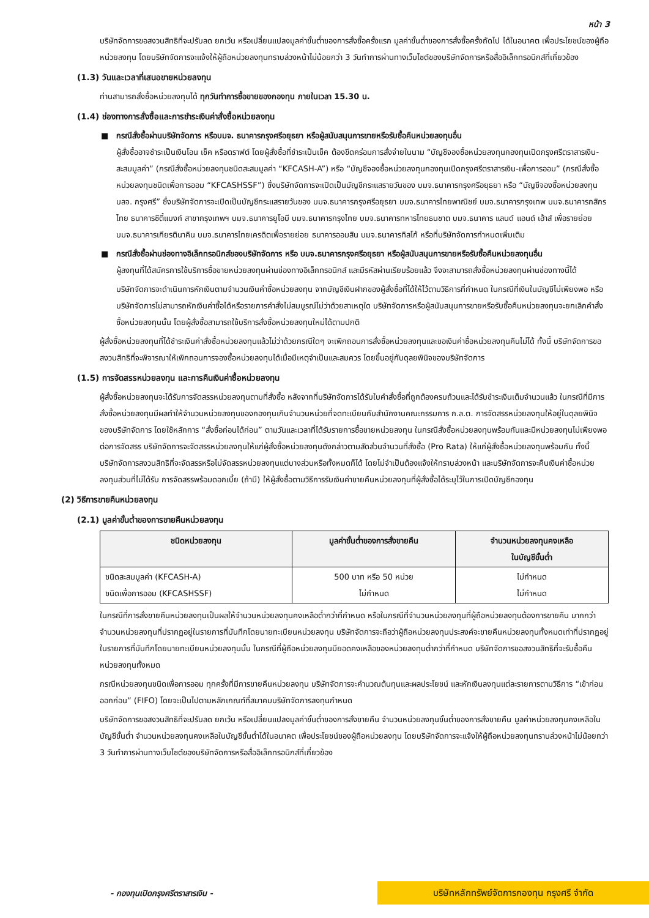หน้า 3
บริษัทจัดการขอสงวนสิทธิที่จะปรับลด ยกเว้น หรือเปลี่ยนแปลงมูลค่าขั้นต่ำของการสั่งซื้อครั้งแรก มูลค่าขั้นต่ำของการสั่งซื้อครั้งถัดไป ได้ในอนาคต เพื่อประโยชน์ของผู้ถือหน่วยลงทุน โดยบริษัทจัดการจะแจ้งให้ผู้ถือหน่วยลงทุนทราบล่วงหน้าไม่น้อยกว่า 3 วันทำการผ่านทางเว็บไซต์ของบริษัทจัดการหรือสื่ออิเล็กทรอนิกส์ที่เกี่ยวข้อง
(1.3) วันและเวลาที่เสนอขายหน่วยลงทุน
ท่านสามารถสั่งซื้อหน่วยลงทุนได้ ทุกวันทำการซื้อขายของกองทุน ภายในเวลา 15.30 น.
(1.4) ช่องทางการสั่งซื้อและการชำระเงินค่าสั่งซื้อหน่วยลงทุน
■ กรณีสั่งซื้อผ่านบริษัทจัดการ หรือบมจ. ธนาคารกรุงศรีอยุธยา หรือผู้สนับสนุนการขายหรือรับซื้อคืนหน่วยลงทุนอื่น
ผู้สั่งซื้ออาจชำระเป็นเงินโอน เช็ค หรือดราฟต์ โดยผู้สั่งซื้อที่ชำระเป็นเช็ค ต้องขีดคร่อมการสั่งจ่ายในนาม “บัญชีจองซื้อหน่วยลงทุนกองทุนเปิดกรุงศรีตราสารเงิน-สะสมมูลค่า” (กรณีสั่งซื้อหน่วยลงทุนชนิดสะสมมูลค่า “KFCASH-A”) หรือ “บัญชีจองซื้อหน่วยลงทุนกองทุนเปิดกรุงศรีตราสารเงิน-เพื่อการออม” (กรณีสั่งซื้อหน่วยลงทุนชนิดเพื่อการออม “KFCASHSSF”) ซึ่งบริษัทจัดการจะเปิดเป็นบัญชีกระแสรายวันของ บมจ.ธนาคารกรุงศรีอยุธยา หรือ “บัญชีจองซื้อหน่วยลงทุน บลจ. กรุงศรี” ซึ่งบริษัทจัดการจะเปิดเป็นบัญชีกระแสรายวันของ บมจ.ธนาคารกรุงศรีอยุธยา บมจ.ธนาคารไทยพาณิชย์ บมจ.ธนาคารกรุงเทพ บมจ.ธนาคารกสิกรไทย ธนาคารซิตี้แบงก์ สาขากรุงเทพฯ บมจ.ธนาคารยูโอบี บมจ.ธนาคารกรุงไทย บมจ.ธนาคารทหารไทยธนชาต บมจ.ธนาคาร แลนด์ แอนด์ เฮ้าส์ เพื่อรายย่อย บมจ.ธนาคารเกียรตินาคิน บมจ.ธนาคารไทยเครดิตเพื่อรายย่อย ธนาคารออมสิน บมจ.ธนาคารทิสโก้ หรือที่บริษัทจัดการกำหนดเพิ่มเติม
■ กรณีสั่งซื้อผ่านช่องทางอิเล็กทรอนิกส์ของบริษัทจัดการ หรือ บมจ.ธนาคารกรุงศรีอยุธยา หรือผู้สนับสนุนการขายหรือรับซื้อคืนหน่วยลงทุนอื่น
ผู้ลงทุนที่ได้สมัครการใช้บริการซื้อขายหน่วยลงทุนผ่านช่องทางอิเล็กทรอนิกส์ และมีรหัสผ่านเรียบร้อยแล้ว จึงจะสามารถสั่งซื้อหน่วยลงทุนผ่านช่องทางนี้ได้
บริษัทจัดการจะดำเนินการหักเงินตามจำนวนเงินค่าซื้อหน่วยลงทุน จากบัญชีเงินฝากของผู้สั่งซื้อที่ได้ให้ไว้ตามวิธีการที่กำหนด ในกรณีที่เงินในบัญชีไม่เพียงพอ หรือบริษัทจัดการไม่สามารถหักเงินค่าซื้อได้หรือรายการคำสั่งไม่สมบูรณ์ไม่ว่าด้วยสาเหตุใด บริษัทจัดการหรือผู้สนับสนุนการขายหรือรับซื้อคืนหน่วยลงทุนจะยกเลิกคำสั่งซื้อหน่วยลงทุนนั้น โดยผู้สั่งซื้อสามารถใช้บริการสั่งซื้อหน่วยลงทุนใหม่ได้ตามปกติ
ผู้สั่งซื้อหน่วยลงทุนที่ได้ชำระเงินค่าสั่งซื้อหน่วยลงทุนแล้วไม่ว่าด้วยกรณีใดๆ จะเพิกถอนการสั่งซื้อหน่วยลงทุนและขอเงินค่าซื้อหน่วยลงทุนคืนไม่ได้ ทั้งนี้ บริษัทจัดการขอสงวนสิทธิที่จะพิจารณาให้เพิกถอนการจองซื้อหน่วยลงทุนได้เมื่อมีเหตุจำเป็นและสมควร โดยขึ้นอยู่กับดุลยพินิจของบริษัทจัดการ
(1.5) การจัดสรรหน่วยลงทุน และการคืนเงินค่าซื้อหน่วยลงทุน
ผู้สั่งซื้อหน่วยลงทุนจะได้รับการจัดสรรหน่วยลงทุนตามที่สั่งซื้อ หลังจากที่บริษัทจัดการได้รับใบคำสั่งซื้อที่ถูกต้องครบถ้วนและได้รับชำระเงินเต็มจำนวนแล้ว ในกรณีที่มีการสั่งซื้อหน่วยลงทุนมีผลทำให้จำนวนหน่วยลงทุนของกองทุนเกินจำนวนหน่วยที่จดทะเบียนกับสำนักงานคณะกรรมการ ก.ล.ต. การจัดสรรหน่วยลงทุนให้อยู่ในดุลยพินิจของบริษัทจัดการ โดยใช้หลักการ “สั่งซื้อก่อนได้ก่อน” ตามวันและเวลาที่ได้รับรายการซื้อขายหน่วยลงทุน ในกรณีสั่งซื้อหน่วยลงทุนพร้อมกันและมีหน่วยลงทุนไม่เพียงพอต่อการจัดสรร บริษัทจัดการจะจัดสรรหน่วยลงทุนให้แก่ผู้สั่งซื้อหน่วยลงทุนดังกล่าวตามสัดส่วนจำนวนที่สั่งซื้อ (Pro Rata) ให้แก่ผู้สั่งซื้อหน่วยลงทุนพร้อมกัน ทั้งนี้ บริษัทจัดการสงวนสิทธิที่จะจัดสรรหรือไม่จัดสรรหน่วยลงทุนแต่บางส่วนหรือทั้งหมดก็ได้ โดยไม่จำเป็นต้องแจ้งให้ทราบล่วงหน้า และบริษัทจัดการจะคืนเงินค่าซื้อหน่วยลงทุนส่วนที่ไม่ได้รับ การจัดสรรพร้อมดอกเบี้ย (ถ้ามี) ให้ผู้สั่งซื้อตามวิธีการรับเงินค่าขายคืนหน่วยลงทุนที่ผู้สั่งซื้อได้ระบุไว้ในการเปิดบัญชีกองทุน
(2) วิธีการขายคืนหน่วยลงทุน
(2.1) มูลค่าขั้นต่ำของการขายคืนหน่วยลงทุน
| ชนิดหน่วยลงทุน | มูลค่าขั้นต่ำของการสั่งขายคืน | จำนวนหน่วยลงทุนคงเหลือ ในบัญชีขั้นต่ำ |
| --- | --- | --- |
| ชนิดสะสมมูลค่า (KFCASH-A) ชนิดเพื่อการออม (KFCASHSSF) | 500 บาท หรือ 50 หน่วย ไม่กำหนด | ไม่กำหนด ไม่กำหนด |
ในกรณีที่การสั่งขายคืนหน่วยลงทุนเป็นผลให้จำนวนหน่วยลงทุนคงเหลือต่ำกว่าที่กำหนด หรือในกรณีที่จำนวนหน่วยลงทุนที่ผู้ถือหน่วยลงทุนต้องการขายคืน มากกว่าจำนวนหน่วยลงทุนที่ปรากฏอยู่ในรายการที่บันทึกโดยนายทะเบียนหน่วยลงทุน บริษัทจัดการจะถือว่าผู้ถือหน่วยลงทุนประสงค์จะขายคืนหน่วยลงทุนทั้งหมดเท่าที่ปรากฏอยู่ในรายการที่บันทึกโดยนายทะเบียนหน่วยลงทุนนั้น ในกรณีที่ผู้ถือหน่วยลงทุนมียอดคงเหลือของหน่วยลงทุนต่ำกว่าที่กำหนด บริษัทจัดการขอสงวนสิทธิที่จะรับซื้อคืนหน่วยลงทุนทั้งหมด
กรณีหน่วยลงทุนชนิดเพื่อการออม ทุกครั้งที่มีการขายคืนหน่วยลงทุน บริษัทจัดการจะคำนวณต้นทุนและผลประโยชน์ และหักเงินลงทุนแต่ละรายการตามวิธีการ “เข้าก่อน ออกก่อน” (FIFO) โดยจะเป็นไปตามหลักเกณฑ์ที่สมาคมบริษัทจัดการลงทุนกำหนด
บริษัทจัดการขอสงวนสิทธิที่จะปรับลด ยกเว้น หรือเปลี่ยนแปลงมูลค่าขั้นต่ำของการสั่งขายคืน จำนวนหน่วยลงทุนขั้นต่ำของการสั่งขายคืน มูลค่าหน่วยลงทุนคงเหลือในบัญชีขั้นต่ำ จำนวนหน่วยลงทุนคงเหลือในบัญชีขั้นต่ำได้ในอนาคต เพื่อประโยชน์ของผู้ถือหน่วยลงทุน โดยบริษัทจัดการจะแจ้งให้ผู้ถือหน่วยลงทุนทราบล่วงหน้าไม่น้อยกว่า 3 วันทำการผ่านทางเว็บไซต์ของบริษัทจัดการหรือสื่ออิเล็กทรอนิกส์ที่เกี่ยวข้อง
- กองทุนเปิดกรุงศรีตราสารเงิน -
บริษัทหลักทรัพย์จัดการกองทุน กรุงศรี จำกัด